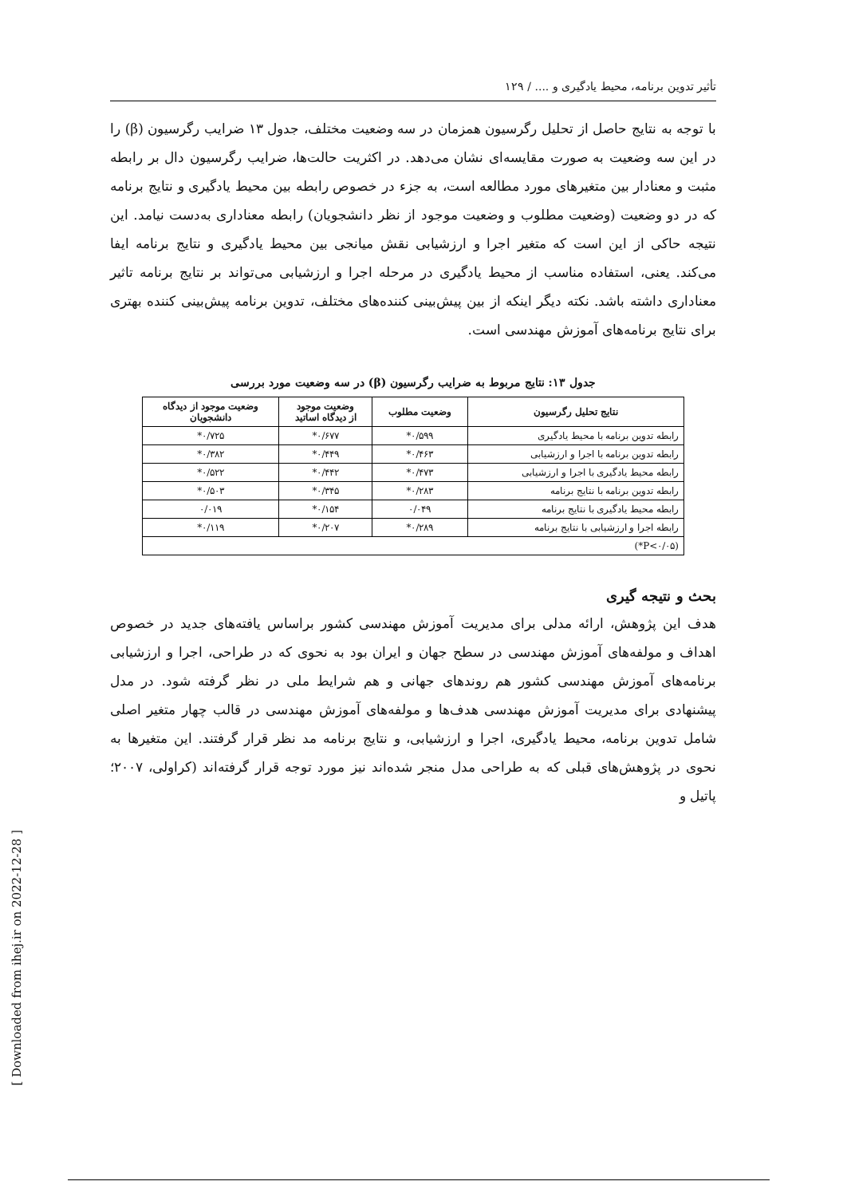تأثير تدوين برنامه، محيط يادگيری و .... / ۱۲۹
با توجه به نتايج حاصل از تحليل رگرسيون همزمان در سه وضعيت مختلف، جدول ۱۳ ضرايب رگرسيون (β) را در اين سه وضعيت به صورت مقايسه‌ای نشان می‌دهد. در اكثريت حالت‌ها، ضرايب رگرسيون دال بر رابطه مثبت و معنادار بين متغيرهای مورد مطالعه است، به جزء در خصوص رابطه بين محيط يادگيری و نتايج برنامه كه در دو وضعيت (وضعيت مطلوب و وضعيت موجود از نظر دانشجويان) رابطه معناداری به‌دست نيامد. اين نتيجه حاكی از اين است كه متغير اجرا و ارزشيابی نقش ميانجی بين محيط يادگيری و نتايج برنامه ايفا می‌كند. يعنی، استفاده مناسب از محيط يادگيری در مرحله اجرا و ارزشيابی می‌تواند بر نتايج برنامه تاثير معناداری داشته باشد. نكته ديگر اينكه از بين پيش‌بينی كننده‌های مختلف، تدوين برنامه پيش‌بينی كننده بهتری برای نتايج برنامه‌های آموزش مهندسی است.
جدول ۱۳: نتايج مربوط به ضرايب رگرسيون (β) در سه وضعيت مورد بررسی
| نتايج تحليل رگرسيون | وضعيت مطلوب | وضعيت موجود از ديدگاه اساتيد | وضعيت موجود از ديدگاه دانشجويان |
| --- | --- | --- | --- |
| رابطه تدوين برنامه با محيط يادگيری | ۰/۵۹۹* | ۰/۶۷۷* | ۰/۷۲۵* |
| رابطه تدوين برنامه با اجرا و ارزشيابی | ۰/۴۶۳* | ۰/۴۴۹* | ۰/۳۸۲* |
| رابطه محيط يادگيری با اجرا و ارزشيابی | ۰/۴۷۳* | ۰/۴۴۲* | ۰/۵۲۲* |
| رابطه تدوين برنامه با نتايج برنامه | ۰/۲۸۳* | ۰/۳۴۵* | ۰/۵۰۳* |
| رابطه محيط يادگيری با نتايج برنامه | ۰/۰۴۹ | ۰/۱۵۴* | ۰/۰۱۹ |
| رابطه اجرا و ارزشيابی با نتايج برنامه | ۰/۲۸۹* | ۰/۲۰۷* | ۰/۱۱۹* |
| (P<۰/۰۵*) | | | |
بحث و نتيجه گيری
هدف اين پژوهش، ارائه مدلی برای مديريت آموزش مهندسی كشور براساس يافته‌های جديد در خصوص اهداف و مولفه‌های آموزش مهندسی در سطح جهان و ايران بود به نحوی كه در طراحی، اجرا و ارزشيابی برنامه‌های آموزش مهندسی كشور هم روندهای جهانی و هم شرايط ملی در نظر گرفته شود. در مدل پيشنهادی برای مديريت آموزش مهندسی هدف‌ها و مولفه‌های آموزش مهندسی در قالب چهار متغير اصلی شامل تدوين برنامه، محيط يادگيری، اجرا و ارزشيابی، و نتايج برنامه مد نظر قرار گرفتند. اين متغيرها به نحوی در پژوهش‌های قبلی كه به طراحی مدل منجر شده‌اند نيز مورد توجه قرار گرفته‌اند (كراولی، ۲۰۰۷؛ پاتيل و
[ Downloaded from ihej.ir on 2022-12-28 ]